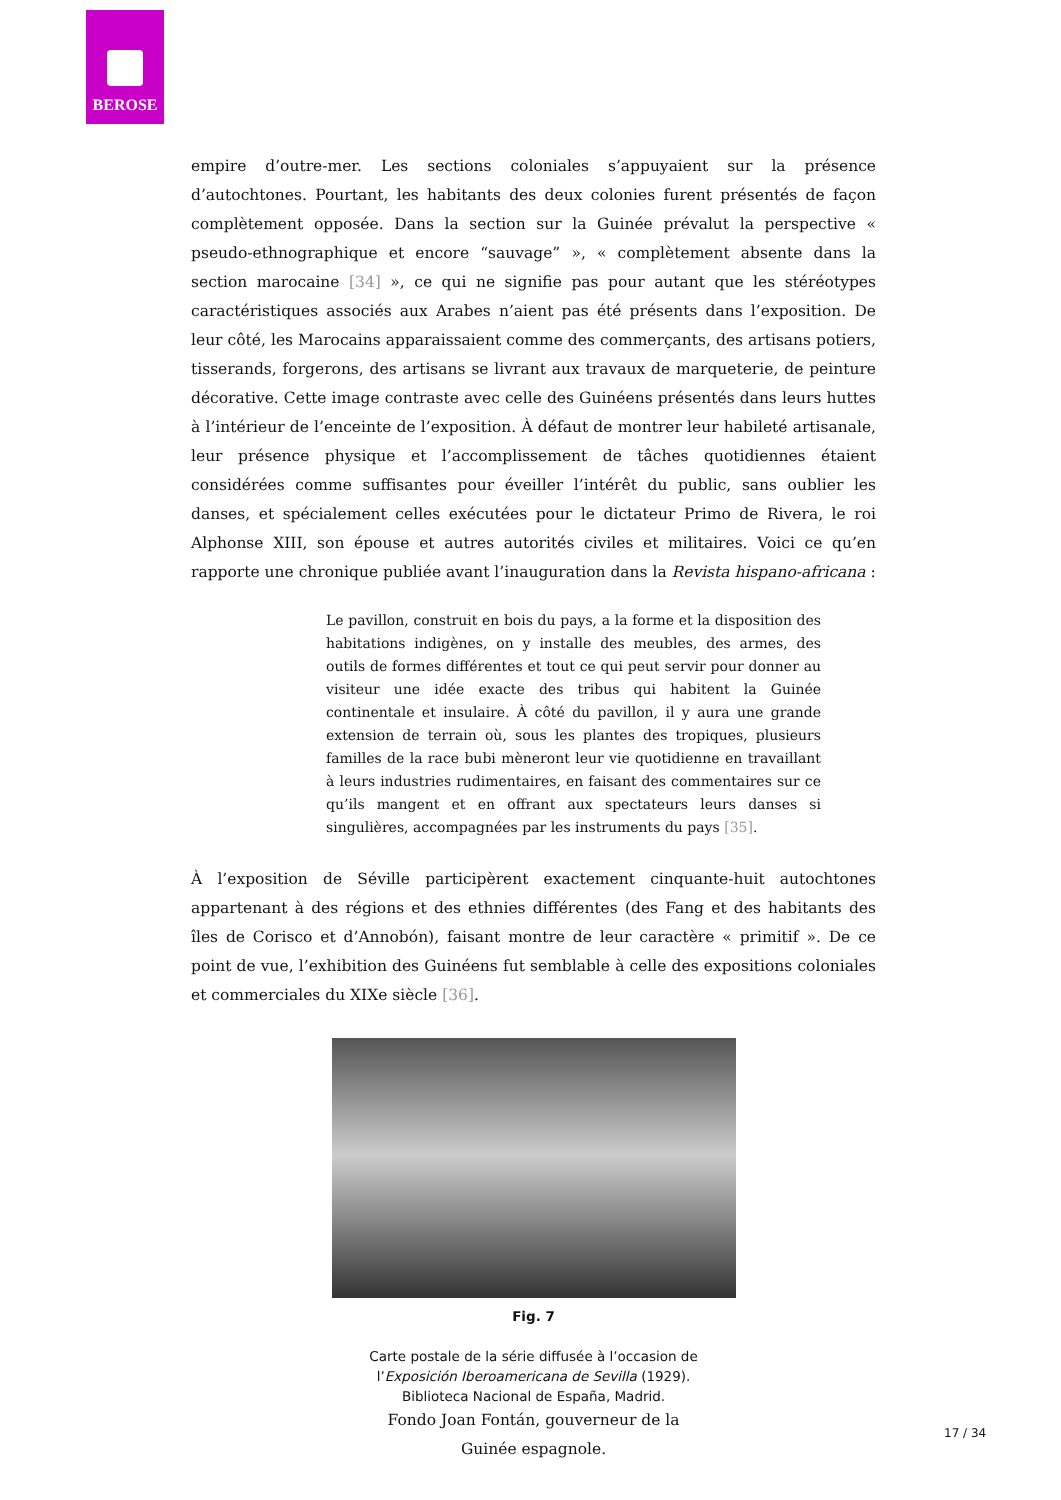BEROSE
empire d’outre-mer. Les sections coloniales s’appuyaient sur la présence d’autochtones. Pourtant, les habitants des deux colonies furent présentés de façon complètement opposée. Dans la section sur la Guinée prévalut la perspective « pseudo-ethnographique et encore “sauvage” », « complètement absente dans la section marocaine [34] », ce qui ne signifie pas pour autant que les stéréotypes caractéristiques associés aux Arabes n’aient pas été présents dans l’exposition. De leur côté, les Marocains apparaissaient comme des commerçants, des artisans potiers, tisserands, forgerons, des artisans se livrant aux travaux de marqueterie, de peinture décorative. Cette image contraste avec celle des Guinéens présentés dans leurs huttes à l’intérieur de l’enceinte de l’exposition. À défaut de montrer leur habileté artisanale, leur présence physique et l’accomplissement de tâches quotidiennes étaient considérées comme suffisantes pour éveiller l’intérêt du public, sans oublier les danses, et spécialement celles exécutées pour le dictateur Primo de Rivera, le roi Alphonse XIII, son épouse et autres autorités civiles et militaires. Voici ce qu’en rapporte une chronique publiée avant l’inauguration dans la Revista hispano-africana :
Le pavillon, construit en bois du pays, a la forme et la disposition des habitations indigènes, on y installe des meubles, des armes, des outils de formes différentes et tout ce qui peut servir pour donner au visiteur une idée exacte des tribus qui habitent la Guinée continentale et insulaire. À côté du pavillon, il y aura une grande extension de terrain où, sous les plantes des tropiques, plusieurs familles de la race bubi mèneront leur vie quotidienne en travaillant à leurs industries rudimentaires, en faisant des commentaires sur ce qu’ils mangent et en offrant aux spectateurs leurs danses si singulières, accompagnées par les instruments du pays [35].
À l’exposition de Séville participèrent exactement cinquante-huit autochtones appartenant à des régions et des ethnies différentes (des Fang et des habitants des îles de Corisco et d’Annobón), faisant montre de leur caractère « primitif ». De ce point de vue, l’exhibition des Guinéens fut semblable à celle des expositions coloniales et commerciales du XIXe siècle [36].
Fig. 7
Carte postale de la série diffusée à l’occasion de l’Exposición Iberoamericana de Sevilla (1929). Biblioteca Nacional de España, Madrid.
Fondo Joan Fontán, gouverneur de la Guinée espagnole.
17 / 34